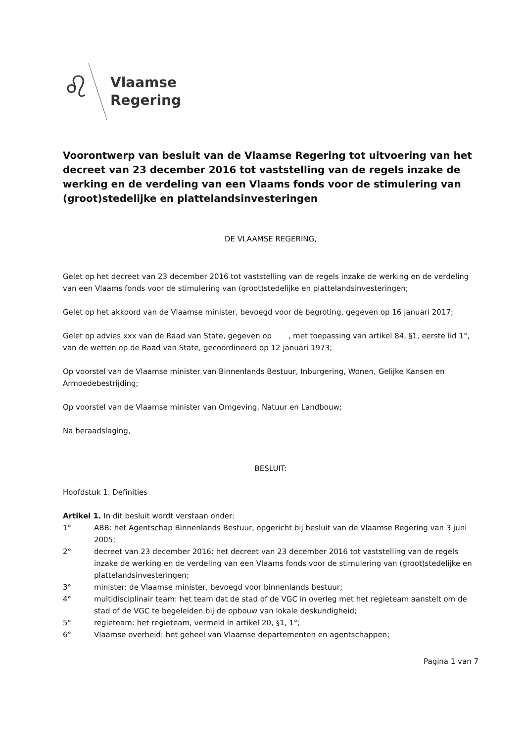♌
Vlaamse
Regering
Voorontwerp van besluit van de Vlaamse Regering tot uitvoering van het decreet van 23 december 2016 tot vaststelling van de regels inzake de werking en de verdeling van een Vlaams fonds voor de stimulering van (groot)stedelijke en plattelandsinvesteringen
DE VLAAMSE REGERING,
Gelet op het decreet van 23 december 2016 tot vaststelling van de regels inzake de werking en de verdeling van een Vlaams fonds voor de stimulering van (groot)stedelijke en plattelandsinvesteringen;
Gelet op het akkoord van de Vlaamse minister, bevoegd voor de begroting, gegeven op 16 januari 2017;
Gelet op advies xxx van de Raad van State, gegeven op , met toepassing van artikel 84, §1, eerste lid 1°, van de wetten op de Raad van State, gecoördineerd op 12 januari 1973;
Op voorstel van de Vlaamse minister van Binnenlands Bestuur, Inburgering, Wonen, Gelijke Kansen en Armoedebestrijding;
Op voorstel van de Vlaamse minister van Omgeving, Natuur en Landbouw;
Na beraadslaging,
BESLUIT:
Hoofdstuk 1. Definities
Artikel 1. In dit besluit wordt verstaan onder:
1° ABB: het Agentschap Binnenlands Bestuur, opgericht bij besluit van de Vlaamse Regering van 3 juni 2005;
2° decreet van 23 december 2016: het decreet van 23 december 2016 tot vaststelling van de regels inzake de werking en de verdeling van een Vlaams fonds voor de stimulering van (groot)stedelijke en plattelandsinvesteringen;
3° minister: de Vlaamse minister, bevoegd voor binnenlands bestuur;
4° multidisciplinair team: het team dat de stad of de VGC in overleg met het regieteam aanstelt om de stad of de VGC te begeleiden bij de opbouw van lokale deskundigheid;
5° regieteam: het regieteam, vermeld in artikel 20, §1, 1°;
6° Vlaamse overheid: het geheel van Vlaamse departementen en agentschappen;
Pagina 1 van 7